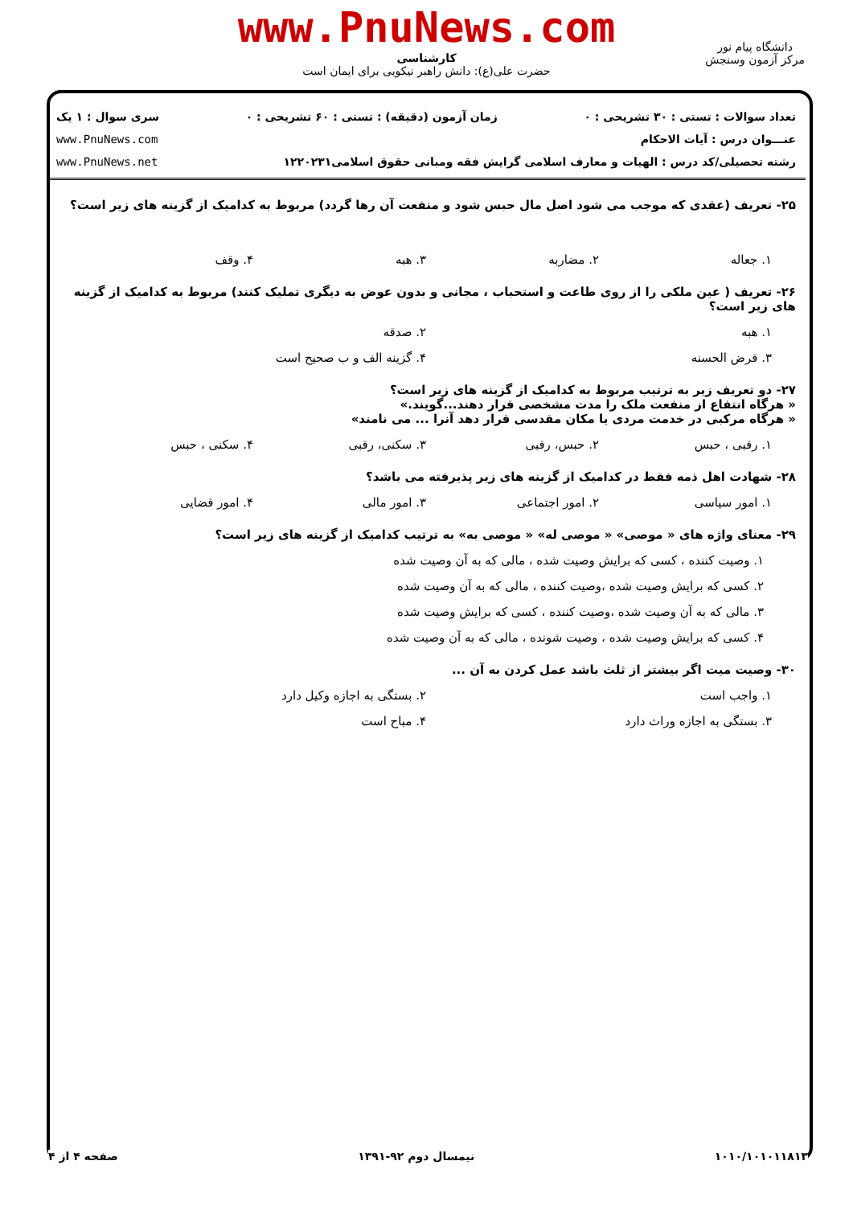www.PnuNews.com
کارشناسی
حضرت علی(ع): دانش راهبر نیکویی برای ایمان است
دانشگاه پیام نور
مرکز آزمون وسنجش
تعداد سوالات : تستی : ۳۰ تشریحی : ۰ زمان آزمون (دقیقه) : تستی : ۶۰ تشریحی : ۰ سری سوال : ۱ یک
عنـــوان درس : آیات الاحکام www.PnuNews.com
رشته تحصیلی/کد درس : الهیات و معارف اسلامی گرایش فقه ومبانی حقوق اسلامی۱۲۲۰۲۳۱ www.PnuNews.net
۲۵- تعریف (عقدی که موجب می شود اصل مال حبس شود و منفعت آن رها گردد) مربوط به کدامیک از گزینه های زیر است؟
۱. جعاله ۲. مضاربه ۳. هبه ۴. وقف
۲۶- تعریف ( عین ملکی را از روی طاعت و استحباب ، مجانی و بدون عوض به دیگری تملیک کنند) مربوط به کدامیک از گزینه های زیر است؟
۱. هبه ۲. صدقه
۳. قرض الحسنه ۴. گزینه الف و ب صحیح است
۲۷- دو تعریف زیر به ترتیب مربوط به کدامیک از گزینه های زیر است؟
« هرگاه انتفاع از منفعت ملک را مدت مشخصی قرار دهند...گویند.»
« هرگاه مرکبی در خدمت مردی یا مکان مقدسی قرار دهد آنرا ... می نامند»
۱. رقبی ، حبس ۲. حبس، رقبی ۳. سکنی، رقبی ۴. سکنی ، حبس
۲۸- شهادت اهل ذمه فقط در کدامیک از گزینه های زیر پذیرفته می باشد؟
۱. امور سیاسی ۲. امور اجتماعی ۳. امور مالی ۴. امور قضایی
۲۹- معنای واژه های « موصی» « موصی له» « موصی به» به ترتیب کدامیک از گزینه های زیر است؟
۱. وصیت کننده ، کسی که برایش وصیت شده ، مالی که به آن وصیت شده
۲. کسی که برایش وصیت شده ،وصیت کننده ، مالی که به آن وصیت شده
۳. مالی که به آن وصیت شده ،وصیت کننده ، کسی که برایش وصیت شده
۴. کسی که برایش وصیت شده ، وصیت شونده ، مالی که به آن وصیت شده
۳۰- وصیت میت اگر بیشتر از ثلث باشد عمل کردن به آن ...
۱. واجب است ۲. بستگی به اجازه وکیل دارد
۳. بستگی به اجازه وراث دارد ۴. مباح است
۱۰۱۰/۱۰۱۰۱۱۸۱۳ نیمسال دوم ۹۲-۱۳۹۱ صفحه ۴ از ۴